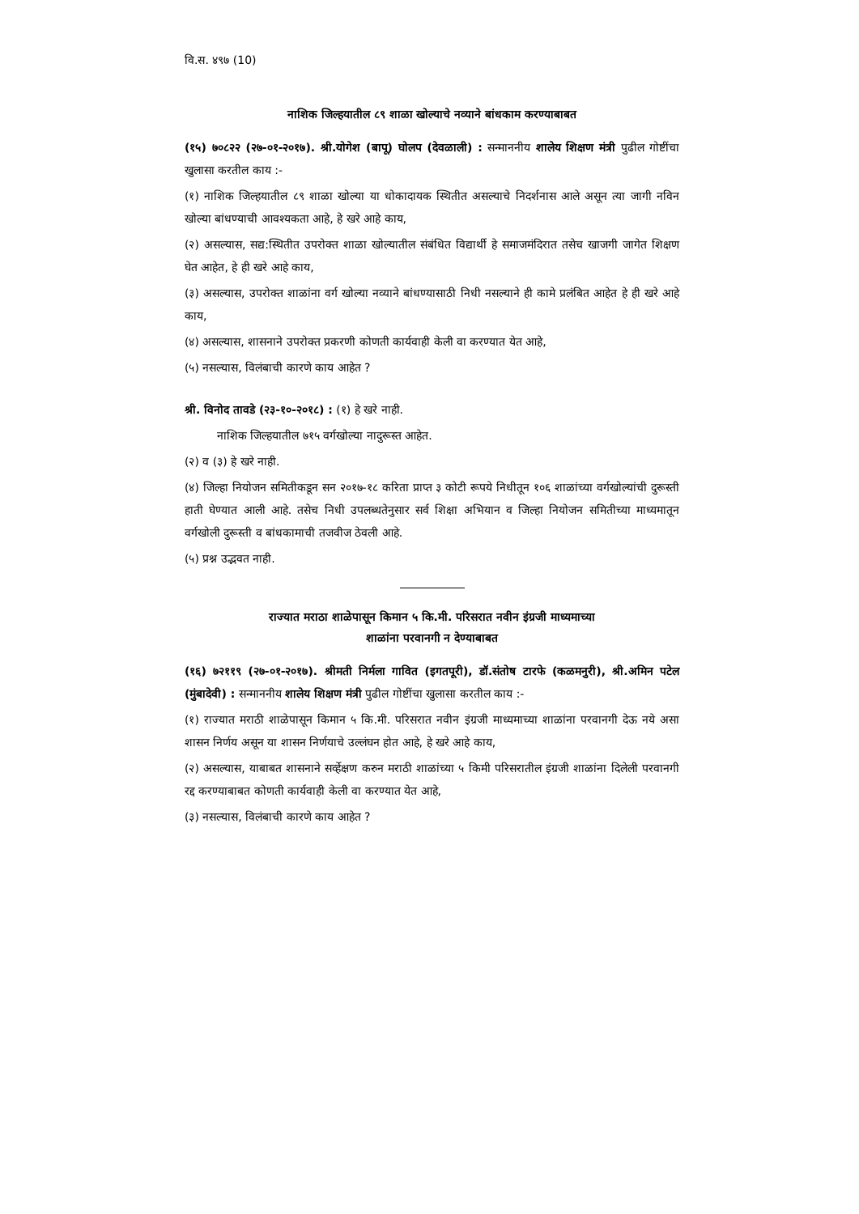वि.स. ४९७ (10)
नाशिक जिल्हयातील ८९ शाळा खोल्याचे नव्याने बांधकाम करण्याबाबत
(१५) ७०८२२ (२७-०१-२०१७). श्री.योगेश (बापू) घोलप (देवळाली) : सन्माननीय शालेय शिक्षण मंत्री पुढील गोष्टींचा खुलासा करतील काय :-
(१) नाशिक जिल्हयातील ८९ शाळा खोल्या या धोकादायक स्थितीत असल्याचे निदर्शनास आले असून त्या जागी नविन खोल्या बांधण्याची आवश्यकता आहे, हे खरे आहे काय,
(२) असल्यास, सद्य:स्थितीत उपरोक्त शाळा खोल्यातील संबंधित विद्यार्थी हे समाजमंदिरात तसेच खाजगी जागेत शिक्षण घेत आहेत, हे ही खरे आहे काय,
(३) असल्यास, उपरोक्त शाळांना वर्ग खोल्या नव्याने बांधण्यासाठी निधी नसल्याने ही कामे प्रलंबित आहेत हे ही खरे आहे काय,
(४) असल्यास, शासनाने उपरोक्त प्रकरणी कोणती कार्यवाही केली वा करण्यात येत आहे,
(५) नसल्यास, विलंबाची कारणे काय आहेत ?
श्री. विनोद तावडे (२३-१०-२०१८) : (१) हे खरे नाही.
नाशिक जिल्हयातील ७१५ वर्गखोल्या नादुरूस्त आहेत.
(२) व (३) हे खरे नाही.
(४) जिल्हा नियोजन समितीकडून सन २०१७-१८ करिता प्राप्त ३ कोटी रूपये निधीतून १०६ शाळांच्या वर्गखोल्यांची दुरूस्ती हाती घेण्यात आली आहे. तसेच निधी उपलब्धतेनुसार सर्व शिक्षा अभियान व जिल्हा नियोजन समितीच्या माध्यमातून वर्गखोली दुरूस्ती व बांधकामाची तजवीज ठेवली आहे.
(५) प्रश्न उद्भवत नाही.
राज्यात मराठा शाळेपासून किमान ५ कि.मी. परिसरात नवीन इंग्रजी माध्यमाच्या
शाळांना परवानगी न देण्याबाबत
(१६) ७२११९ (२७-०१-२०१७). श्रीमती निर्मला गावित (इगतपूरी), डॉ.संतोष टारफे (कळमनुरी), श्री.अमिन पटेल (मुंबादेवी) : सन्माननीय शालेय शिक्षण मंत्री पुढील गोष्टींचा खुलासा करतील काय :-
(१) राज्यात मराठी शाळेपासून किमान ५ कि.मी. परिसरात नवीन इंग्रजी माध्यमाच्या शाळांना परवानगी देऊ नये असा शासन निर्णय असून या शासन निर्णयाचे उल्लंघन होत आहे, हे खरे आहे काय,
(२) असल्यास, याबाबत शासनाने सर्व्हेक्षण करुन मराठी शाळांच्या ५ किमी परिसरातील इंग्रजी शाळांना दिलेली परवानगी रद्द करण्याबाबत कोणती कार्यवाही केली वा करण्यात येत आहे,
(३) नसल्यास, विलंबाची कारणे काय आहेत ?